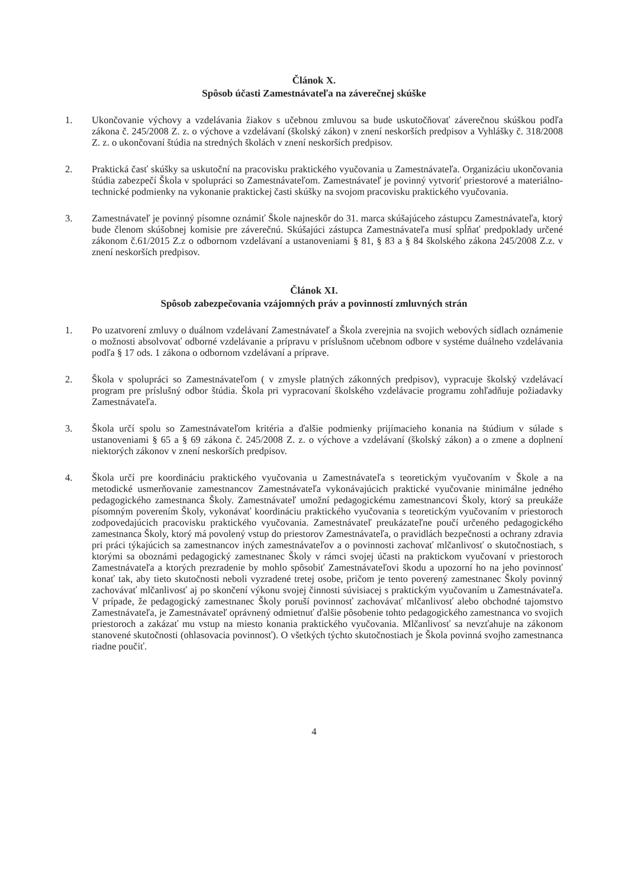Článok X.
Spôsob účasti Zamestnávateľa na záverečnej skúške
1. Ukončovanie výchovy a vzdelávania žiakov s učebnou zmluvou sa bude uskutočňovať záverečnou skúškou podľa zákona č. 245/2008 Z. z. o výchove a vzdelávaní (školský zákon) v znení neskorších predpisov a Vyhlášky č. 318/2008 Z. z. o ukončovaní štúdia na stredných školách v znení neskorších predpisov.
2. Praktická časť skúšky sa uskutoční na pracovisku praktického vyučovania u Zamestnávateľa. Organizáciu ukončovania štúdia zabezpečí Škola v spolupráci so Zamestnávateľom. Zamestnávateľ je povinný vytvoriť priestorové a materiálno-technické podmienky na vykonanie praktickej časti skúšky na svojom pracovisku praktického vyučovania.
3. Zamestnávateľ je povinný písomne oznámiť Škole najneskôr do 31. marca skúšajúceho zástupcu Zamestnávateľa, ktorý bude členom skúšobnej komisie pre záverečnú. Skúšajúci zástupca Zamestnávateľa musí spĺňať predpoklady určené zákonom č.61/2015 Z.z o odbornom vzdelávaní a ustanoveniami § 81, § 83 a § 84 školského zákona 245/2008 Z.z. v znení neskorších predpisov.
Článok XI.
Spôsob zabezpečovania vzájomných práv a povinností zmluvných strán
1. Po uzatvorení zmluvy o duálnom vzdelávaní Zamestnávateľ a Škola zverejnia na svojich webových sídlach oznámenie o možnosti absolvovať odborné vzdelávanie a prípravu v príslušnom učebnom odbore v systéme duálneho vzdelávania podľa § 17 ods. 1 zákona o odbornom vzdelávaní a príprave.
2. Škola v spolupráci so Zamestnávateľom ( v zmysle platných zákonných predpisov), vypracuje školský vzdelávací program pre príslušný odbor štúdia. Škola pri vypracovaní školského vzdelávacie programu zohľadňuje požiadavky Zamestnávateľa.
3. Škola určí spolu so Zamestnávateľom kritéria a ďalšie podmienky prijímacieho konania na štúdium v súlade s ustanoveniami § 65 a § 69 zákona č. 245/2008 Z. z. o výchove a vzdelávaní (školský zákon) a o zmene a doplnení niektorých zákonov v znení neskorších predpisov.
4. Škola určí pre koordináciu praktického vyučovania u Zamestnávateľa s teoretickým vyučovaním v Škole a na metodické usmerňovanie zamestnancov Zamestnávateľa vykonávajúcich praktické vyučovanie minimálne jedného pedagogického zamestnanca Školy. Zamestnávateľ umožní pedagogickému zamestnancovi Školy, ktorý sa preukáže písomným poverením Školy, vykonávať koordináciu praktického vyučovania s teoretickým vyučovaním v priestoroch zodpovedajúcich pracovisku praktického vyučovania. Zamestnávateľ preukázateľne poučí určeného pedagogického zamestnanca Školy, ktorý má povolený vstup do priestorov Zamestnávateľa, o pravidlách bezpečnosti a ochrany zdravia pri práci týkajúcich sa zamestnancov iných zamestnávateľov a o povinnosti zachovať mlčanlivosť o skutočnostiach, s ktorými sa oboznámi pedagogický zamestnanec Školy v rámci svojej účasti na praktickom vyučovaní v priestoroch Zamestnávateľa a ktorých prezradenie by mohlo spôsobiť Zamestnávateľovi škodu a upozorní ho na jeho povinnosť konať tak, aby tieto skutočnosti neboli vyzradené tretej osobe, pričom je tento poverený zamestnanec Školy povinný zachovávať mlčanlivosť aj po skončení výkonu svojej činnosti súvisiacej s praktickým vyučovaním u Zamestnávateľa. V prípade, že pedagogický zamestnanec Školy poruší povinnosť zachovávať mlčanlivosť alebo obchodné tajomstvo Zamestnávateľa, je Zamestnávateľ oprávnený odmietnuť ďalšie pôsobenie tohto pedagogického zamestnanca vo svojich priestoroch a zakázať mu vstup na miesto konania praktického vyučovania. Mlčanlivosť sa nevzťahuje na zákonom stanovené skutočnosti (ohlasovacia povinnosť). O všetkých týchto skutočnostiach je Škola povinná svojho zamestnanca riadne poučiť.
4